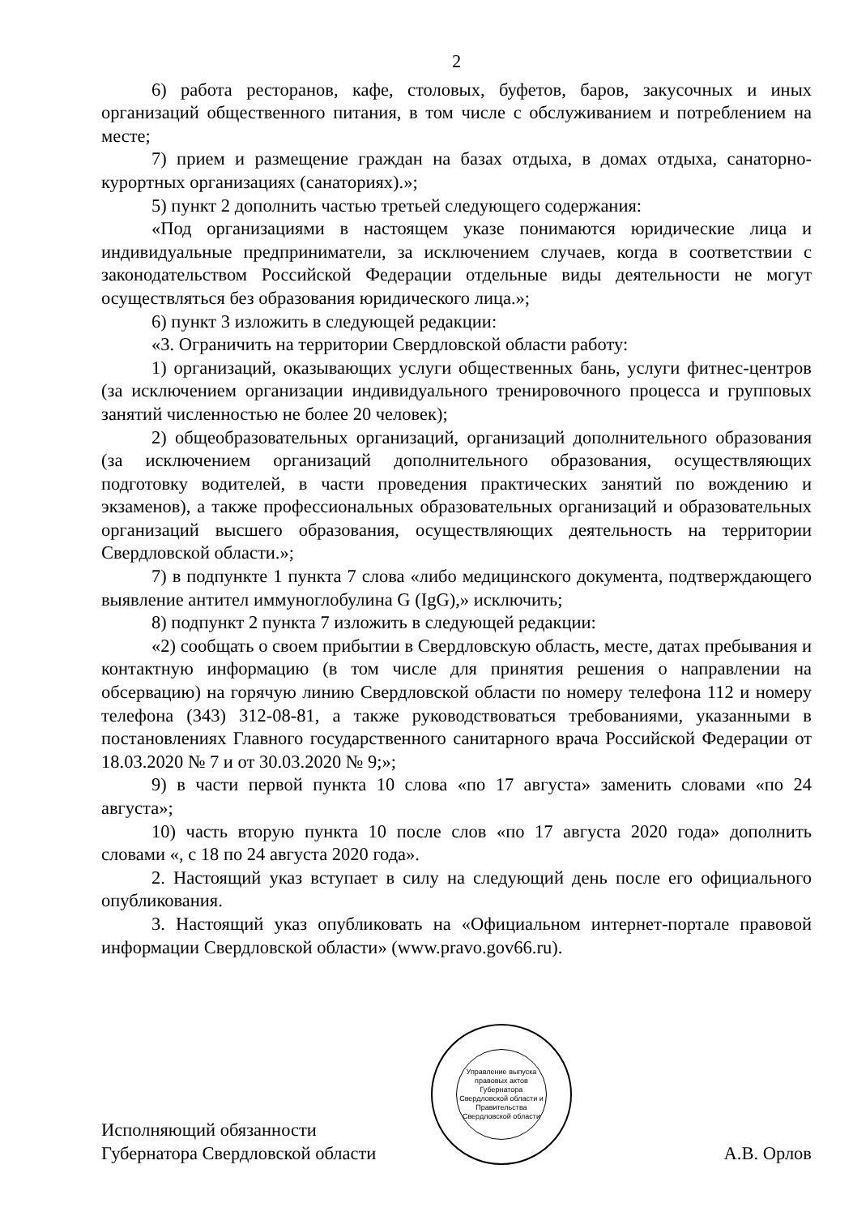2
6) работа ресторанов, кафе, столовых, буфетов, баров, закусочных и иных организаций общественного питания, в том числе с обслуживанием и потреблением на месте;
7) прием и размещение граждан на базах отдыха, в домах отдыха, санаторно-курортных организациях (санаториях).»;
5) пункт 2 дополнить частью третьей следующего содержания:
«Под организациями в настоящем указе понимаются юридические лица и индивидуальные предприниматели, за исключением случаев, когда в соответствии с законодательством Российской Федерации отдельные виды деятельности не могут осуществляться без образования юридического лица.»;
6) пункт 3 изложить в следующей редакции:
«3. Ограничить на территории Свердловской области работу:
1) организаций, оказывающих услуги общественных бань, услуги фитнес-центров (за исключением организации индивидуального тренировочного процесса и групповых занятий численностью не более 20 человек);
2) общеобразовательных организаций, организаций дополнительного образования (за исключением организаций дополнительного образования, осуществляющих подготовку водителей, в части проведения практических занятий по вождению и экзаменов), а также профессиональных образовательных организаций и образовательных организаций высшего образования, осуществляющих деятельность на территории Свердловской области.»;
7) в подпункте 1 пункта 7 слова «либо медицинского документа, подтверждающего выявление антител иммуноглобулина G (IgG),» исключить;
8) подпункт 2 пункта 7 изложить в следующей редакции:
«2) сообщать о своем прибытии в Свердловскую область, месте, датах пребывания и контактную информацию (в том числе для принятия решения о направлении на обсервацию) на горячую линию Свердловской области по номеру телефона 112 и номеру телефона (343) 312-08-81, а также руководствоваться требованиями, указанными в постановлениях Главного государственного санитарного врача Российской Федерации от 18.03.2020 № 7 и от 30.03.2020 № 9;»;
9) в части первой пункта 10 слова «по 17 августа» заменить словами «по 24 августа»;
10) часть вторую пункта 10 после слов «по 17 августа 2020 года» дополнить словами «, с 18 по 24 августа 2020 года».
2. Настоящий указ вступает в силу на следующий день после его официального опубликования.
3. Настоящий указ опубликовать на «Официальном интернет-портале правовой информации Свердловской области» (www.pravo.gov66.ru).
Исполняющий обязанности
Губернатора Свердловской области
Управление выпуска правовых актов Губернатора Свердловской области и Правительства Свердловской области
А.В. Орлов